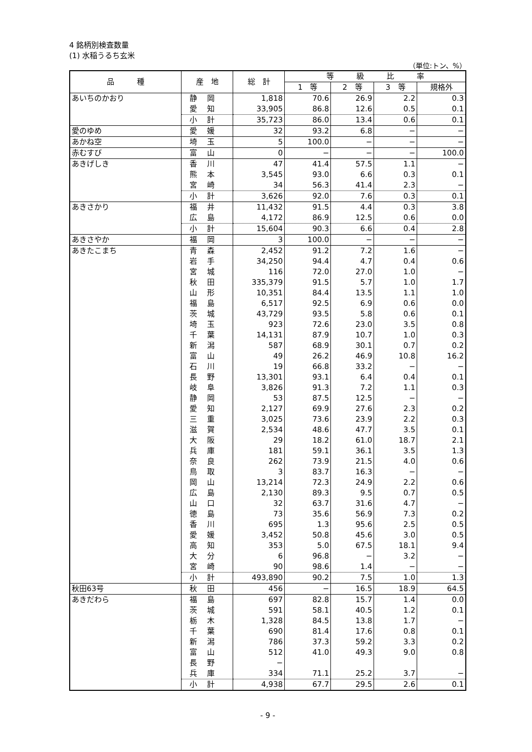4 銘柄別検査数量
(1) 水稲うるち玄米
（単位:トン、%）
| 品 種 | 産 地 | 総 計 | 等 級 比 率 | | | |
| --- | --- | --- | --- | --- | --- | --- |
| | | | 1 等 | 2 等 | 3 等 | 規格外 |
| あいちのかおり | 静岡 | 1,818 | 70.6 | 26.9 | 2.2 | 0.3 |
| | 愛知 | 33,905 | 86.8 | 12.6 | 0.5 | 0.1 |
| | 小計 | 35,723 | 86.0 | 13.4 | 0.6 | 0.1 |
| 愛のゆめ | 愛媛 | 32 | 93.2 | 6.8 | − | − |
| あかね空 | 埼玉 | 5 | 100.0 | − | − | − |
| 赤むすび | 富山 | 0 | − | − | − | 100.0 |
| あきげしき | 香川 | 47 | 41.4 | 57.5 | 1.1 | − |
| | 熊本 | 3,545 | 93.0 | 6.6 | 0.3 | 0.1 |
| | 宮崎 | 34 | 56.3 | 41.4 | 2.3 | − |
| | 小計 | 3,626 | 92.0 | 7.6 | 0.3 | 0.1 |
| あきさかり | 福井 | 11,432 | 91.5 | 4.4 | 0.3 | 3.8 |
| | 広島 | 4,172 | 86.9 | 12.5 | 0.6 | 0.0 |
| | 小計 | 15,604 | 90.3 | 6.6 | 0.4 | 2.8 |
| あきさやか | 福岡 | 3 | 100.0 | − | − | − |
| あきたこまち | 青森 | 2,452 | 91.2 | 7.2 | 1.6 | − |
| | 岩手 | 34,250 | 94.4 | 4.7 | 0.4 | 0.6 |
| | 宮城 | 116 | 72.0 | 27.0 | 1.0 | − |
| | 秋田 | 335,379 | 91.5 | 5.7 | 1.0 | 1.7 |
| | 山形 | 10,351 | 84.4 | 13.5 | 1.1 | 1.0 |
| | 福島 | 6,517 | 92.5 | 6.9 | 0.6 | 0.0 |
| | 茨城 | 43,729 | 93.5 | 5.8 | 0.6 | 0.1 |
| | 埼玉 | 923 | 72.6 | 23.0 | 3.5 | 0.8 |
| | 千葉 | 14,131 | 87.9 | 10.7 | 1.0 | 0.3 |
| | 新潟 | 587 | 68.9 | 30.1 | 0.7 | 0.2 |
| | 富山 | 49 | 26.2 | 46.9 | 10.8 | 16.2 |
| | 石川 | 19 | 66.8 | 33.2 | − | − |
| | 長野 | 13,301 | 93.1 | 6.4 | 0.4 | 0.1 |
| | 岐阜 | 3,826 | 91.3 | 7.2 | 1.1 | 0.3 |
| | 静岡 | 53 | 87.5 | 12.5 | − | − |
| | 愛知 | 2,127 | 69.9 | 27.6 | 2.3 | 0.2 |
| | 三重 | 3,025 | 73.6 | 23.9 | 2.2 | 0.3 |
| | 滋賀 | 2,534 | 48.6 | 47.7 | 3.5 | 0.1 |
| | 大阪 | 29 | 18.2 | 61.0 | 18.7 | 2.1 |
| | 兵庫 | 181 | 59.1 | 36.1 | 3.5 | 1.3 |
| | 奈良 | 262 | 73.9 | 21.5 | 4.0 | 0.6 |
| | 鳥取 | 3 | 83.7 | 16.3 | − | − |
| | 岡山 | 13,214 | 72.3 | 24.9 | 2.2 | 0.6 |
| | 広島 | 2,130 | 89.3 | 9.5 | 0.7 | 0.5 |
| | 山口 | 32 | 63.7 | 31.6 | 4.7 | − |
| | 徳島 | 73 | 35.6 | 56.9 | 7.3 | 0.2 |
| | 香川 | 695 | 1.3 | 95.6 | 2.5 | 0.5 |
| | 愛媛 | 3,452 | 50.8 | 45.6 | 3.0 | 0.5 |
| | 高知 | 353 | 5.0 | 67.5 | 18.1 | 9.4 |
| | 大分 | 6 | 96.8 | − | 3.2 | − |
| | 宮崎 | 90 | 98.6 | 1.4 | − | − |
| | 小計 | 493,890 | 90.2 | 7.5 | 1.0 | 1.3 |
| 秋田63号 | 秋田 | 456 | − | 16.5 | 18.9 | 64.5 |
| あきだわら | 福島 | 697 | 82.8 | 15.7 | 1.4 | 0.0 |
| | 茨城 | 591 | 58.1 | 40.5 | 1.2 | 0.1 |
| | 栃木 | 1,328 | 84.5 | 13.8 | 1.7 | − |
| | 千葉 | 690 | 81.4 | 17.6 | 0.8 | 0.1 |
| | 新潟 | 786 | 37.3 | 59.2 | 3.3 | 0.2 |
| | 富山 | 512 | 41.0 | 49.3 | 9.0 | 0.8 |
| | 長野 | − | | | | |
| | 兵庫 | 334 | 71.1 | 25.2 | 3.7 | − |
| | 小計 | 4,938 | 67.7 | 29.5 | 2.6 | 0.1 |
- 9 -